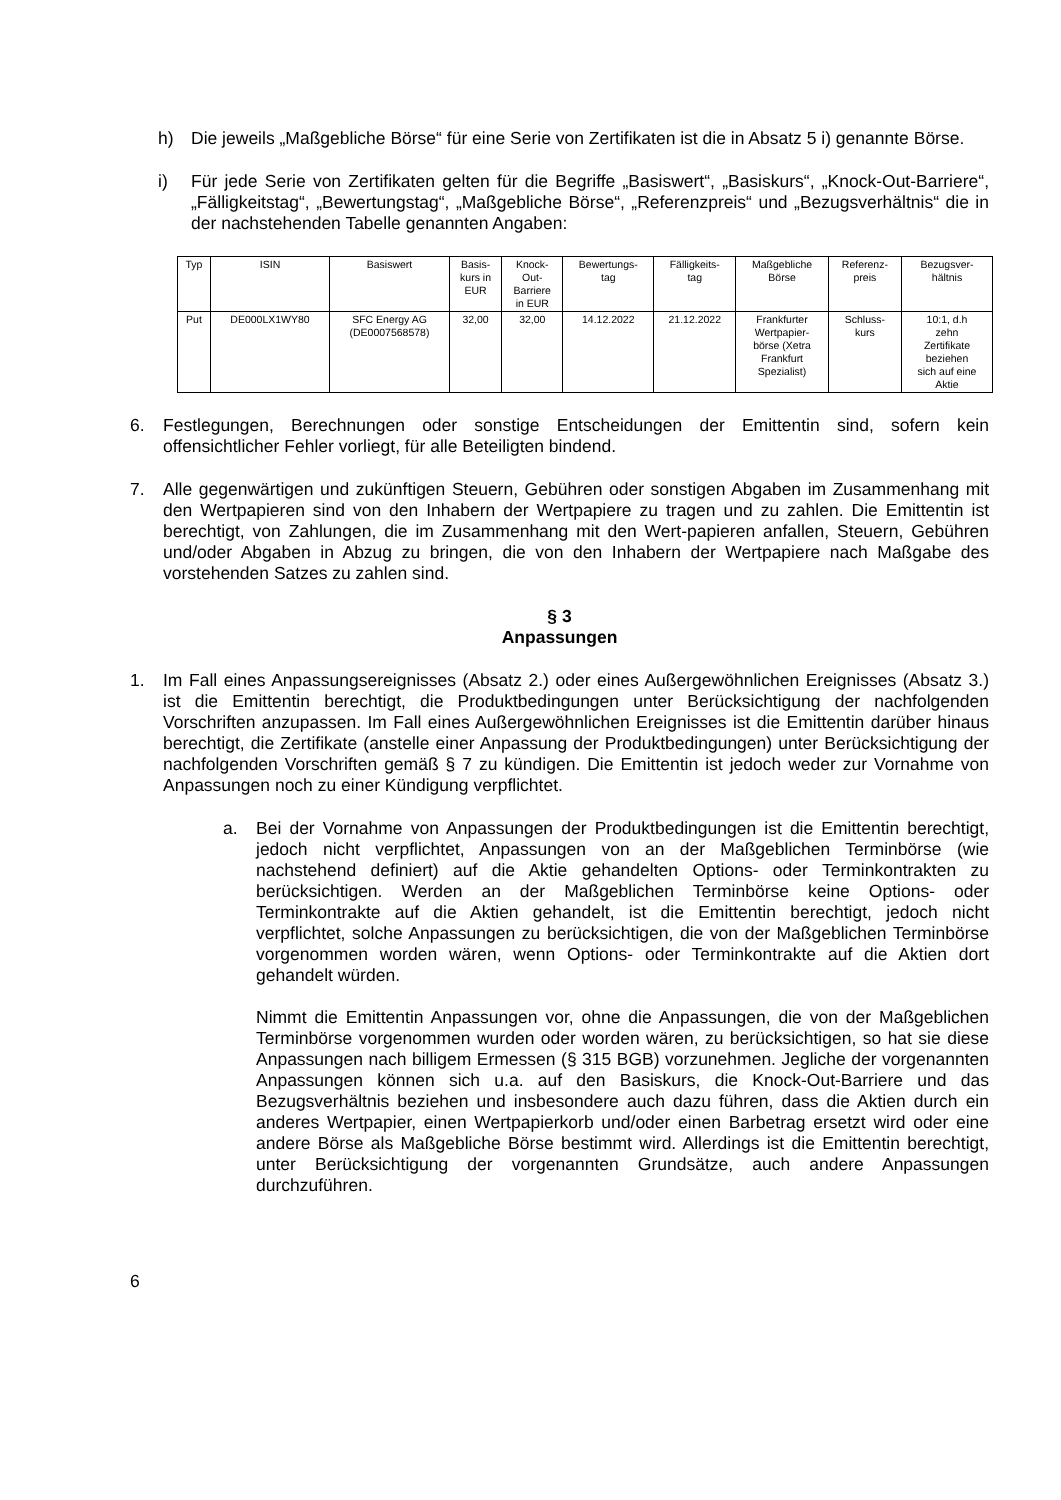h) Die jeweils „Maßgebliche Börse“ für eine Serie von Zertifikaten ist die in Absatz 5 i) genannte Börse.
i) Für jede Serie von Zertifikaten gelten für die Begriffe „Basiswert“, „Basiskurs“, „Knock-Out-Barriere“, „Fälligkeitstag“, „Bewertungstag“, „Maßgebliche Börse“, „Referenzpreis“ und „Bezugsverhältnis“ die in der nachstehenden Tabelle genannten Angaben:
| Typ | ISIN | Basiswert | Basis- kurs in EUR | Knock- Out- Barriere in EUR | Bewertungs- tag | Fälligkeits- tag | Maßgebliche Börse | Referenz- preis | Bezugsver- hältnis |
| Put | DE000LX1WY80 | SFC Energy AG (DE0007568578) | 32,00 | 32,00 | 14.12.2022 | 21.12.2022 | Frankfurter Wertpapier- börse (Xetra Frankfurt Spezialist) | Schluss- kurs | 10:1, d.h zehn Zertifikate beziehen sich auf eine Aktie |
6. Festlegungen, Berechnungen oder sonstige Entscheidungen der Emittentin sind, sofern kein offensichtlicher Fehler vorliegt, für alle Beteiligten bindend.
7. Alle gegenwärtigen und zukünftigen Steuern, Gebühren oder sonstigen Abgaben im Zusammenhang mit den Wertpapieren sind von den Inhabern der Wertpapiere zu tragen und zu zahlen. Die Emittentin ist berechtigt, von Zahlungen, die im Zusammenhang mit den Wert-papieren anfallen, Steuern, Gebühren und/oder Abgaben in Abzug zu bringen, die von den Inhabern der Wertpapiere nach Maßgabe des vorstehenden Satzes zu zahlen sind.
§ 3
Anpassungen
1. Im Fall eines Anpassungsereignisses (Absatz 2.) oder eines Außergewöhnlichen Ereignisses (Absatz 3.) ist die Emittentin berechtigt, die Produktbedingungen unter Berücksichtigung der nachfolgenden Vorschriften anzupassen. Im Fall eines Außergewöhnlichen Ereignisses ist die Emittentin darüber hinaus berechtigt, die Zertifikate (anstelle einer Anpassung der Produktbedingungen) unter Berücksichtigung der nachfolgenden Vorschriften gemäß § 7 zu kündigen. Die Emittentin ist jedoch weder zur Vornahme von Anpassungen noch zu einer Kündigung verpflichtet.
a. Bei der Vornahme von Anpassungen der Produktbedingungen ist die Emittentin berechtigt, jedoch nicht verpflichtet, Anpassungen von an der Maßgeblichen Terminbörse (wie nachstehend definiert) auf die Aktie gehandelten Options- oder Terminkontrakten zu berücksichtigen. Werden an der Maßgeblichen Terminbörse keine Options- oder Terminkontrakte auf die Aktien gehandelt, ist die Emittentin berechtigt, jedoch nicht verpflichtet, solche Anpassungen zu berücksichtigen, die von der Maßgeblichen Terminbörse vorgenommen worden wären, wenn Options- oder Terminkontrakte auf die Aktien dort gehandelt würden.
Nimmt die Emittentin Anpassungen vor, ohne die Anpassungen, die von der Maßgeblichen Terminbörse vorgenommen wurden oder worden wären, zu berücksichtigen, so hat sie diese Anpassungen nach billigem Ermessen (§ 315 BGB) vorzunehmen. Jegliche der vorgenannten Anpassungen können sich u.a. auf den Basiskurs, die Knock-Out-Barriere und das Bezugsverhältnis beziehen und insbesondere auch dazu führen, dass die Aktien durch ein anderes Wertpapier, einen Wertpapierkorb und/oder einen Barbetrag ersetzt wird oder eine andere Börse als Maßgebliche Börse bestimmt wird. Allerdings ist die Emittentin berechtigt, unter Berücksichtigung der vorgenannten Grundsätze, auch andere Anpassungen durchzuführen.
6